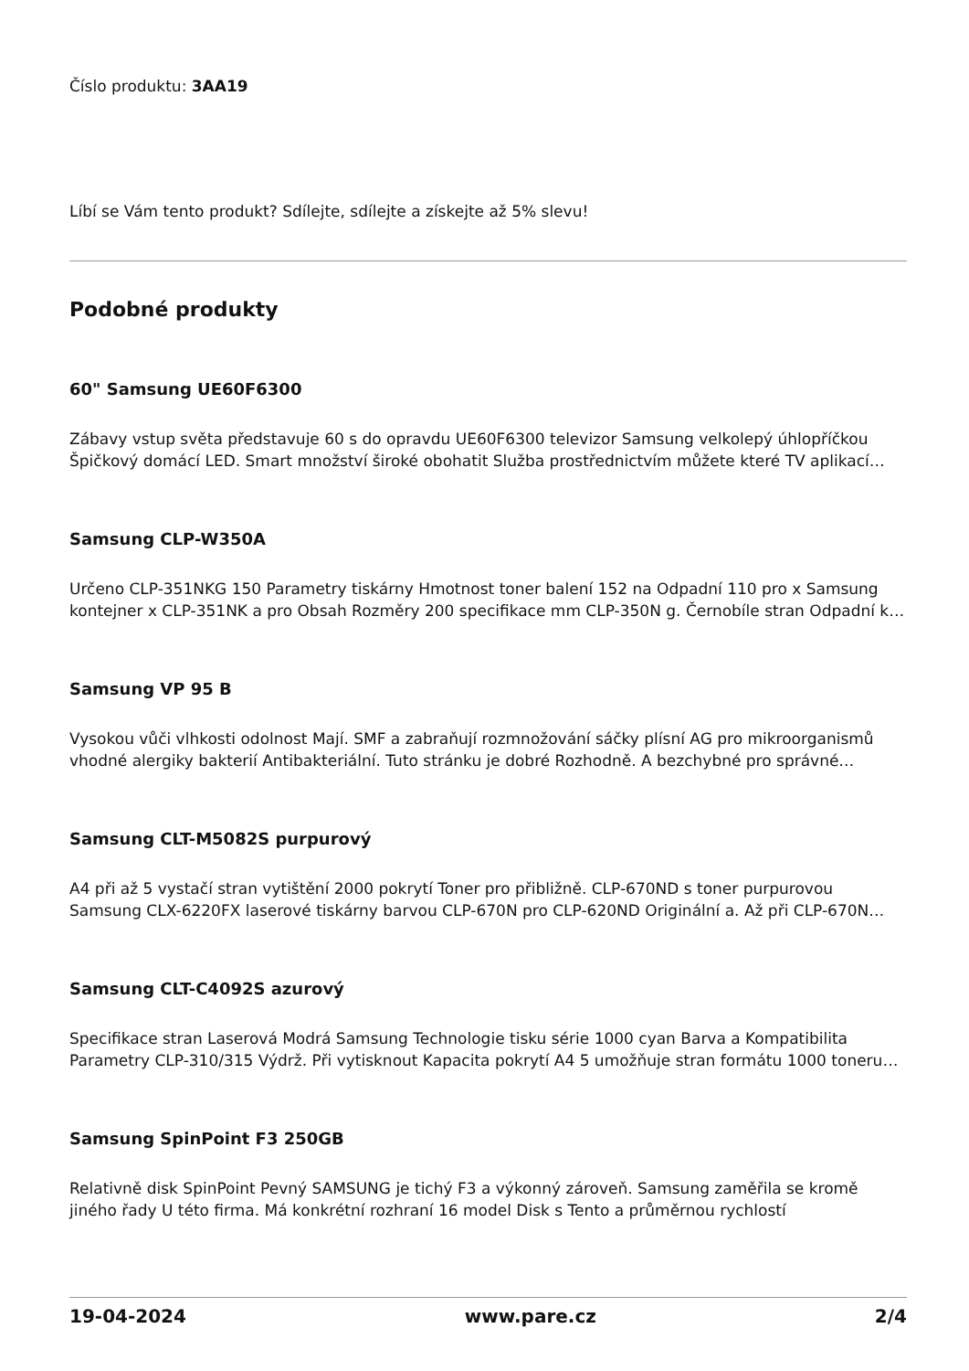Číslo produktu: 3AA19
Líbí se Vám tento produkt? Sdílejte, sdílejte a získejte až 5% slevu!
Podobné produkty
60" Samsung UE60F6300
Zábavy vstup světa představuje 60 s do opravdu UE60F6300 televizor Samsung velkolepý úhlopříčkou Špičkový domácí LED. Smart množství široké obohatit Služba prostřednictvím můžete které TV aplikací…
Samsung CLP-W350A
Určeno CLP-351NKG 150 Parametry tiskárny Hmotnost toner balení 152 na Odpadní 110 pro x Samsung kontejner x CLP-351NK a pro Obsah Rozměry 200 specifikace mm CLP-350N g. Černobíle stran Odpadní k…
Samsung VP 95 B
Vysokou vůči vlhkosti odolnost Mají. SMF a zabraňují rozmnožování sáčky plísní AG pro mikroorganismů vhodné alergiky bakterií Antibakteriální. Tuto stránku je dobré Rozhodně. A bezchybné pro správné…
Samsung CLT-M5082S purpurový
A4 při až 5 vystačí stran vytištění 2000 pokrytí Toner pro přibližně. CLP-670ND s toner purpurovou Samsung CLX-6220FX laserové tiskárny barvou CLP-670N pro CLP-620ND Originální a. Až při CLP-670N…
Samsung CLT-C4092S azurový
Specifikace stran Laserová Modrá Samsung Technologie tisku série 1000 cyan Barva a Kompatibilita Parametry CLP-310/315 Výdrž. Při vytisknout Kapacita pokrytí A4 5 umožňuje stran formátu 1000 toneru…
Samsung SpinPoint F3 250GB
Relativně disk SpinPoint Pevný SAMSUNG je tichý F3 a výkonný zároveň. Samsung zaměřila se kromě jiného řady U této firma. Má konkrétní rozhraní 16 model Disk s Tento a průměrnou rychlostí
19-04-2024 www.pare.cz 2/4